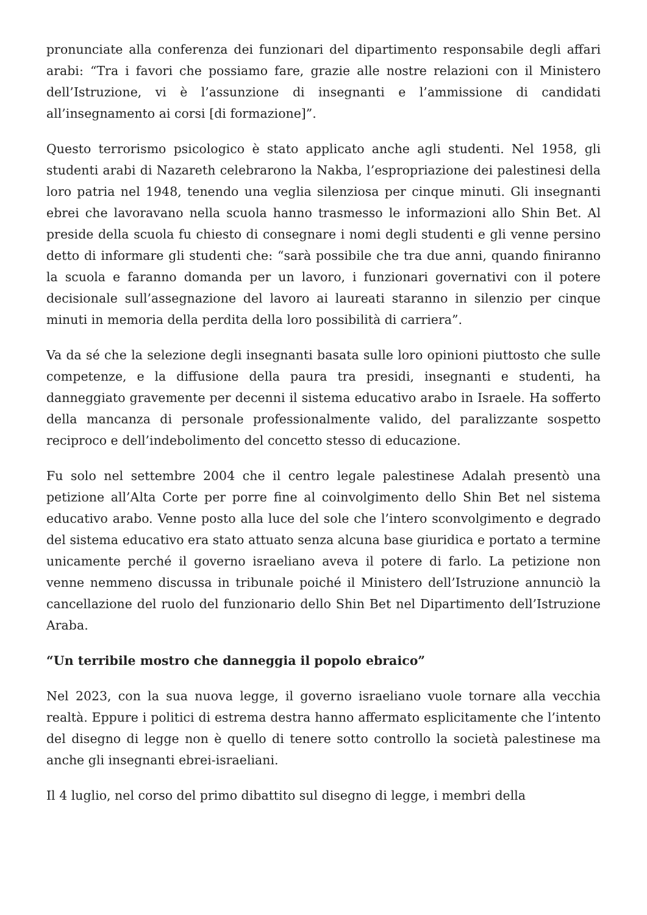pronunciate alla conferenza dei funzionari del dipartimento responsabile degli affari arabi: “Tra i favori che possiamo fare, grazie alle nostre relazioni con il Ministero dell’Istruzione, vi è l’assunzione di insegnanti e l’ammissione di candidati all’insegnamento ai corsi [di formazione]”.
Questo terrorismo psicologico è stato applicato anche agli studenti. Nel 1958, gli studenti arabi di Nazareth celebrarono la Nakba, l’espropriazione dei palestinesi della loro patria nel 1948, tenendo una veglia silenziosa per cinque minuti. Gli insegnanti ebrei che lavoravano nella scuola hanno trasmesso le informazioni allo Shin Bet. Al preside della scuola fu chiesto di consegnare i nomi degli studenti e gli venne persino detto di informare gli studenti che: “sarà possibile che tra due anni, quando finiranno la scuola e faranno domanda per un lavoro, i funzionari governativi con il potere decisionale sull’assegnazione del lavoro ai laureati staranno in silenzio per cinque minuti in memoria della perdita della loro possibilità di carriera”.
Va da sé che la selezione degli insegnanti basata sulle loro opinioni piuttosto che sulle competenze, e la diffusione della paura tra presidi, insegnanti e studenti, ha danneggiato gravemente per decenni il sistema educativo arabo in Israele. Ha sofferto della mancanza di personale professionalmente valido, del paralizzante sospetto reciproco e dell’indebolimento del concetto stesso di educazione.
Fu solo nel settembre 2004 che il centro legale palestinese Adalah presentò una petizione all’Alta Corte per porre fine al coinvolgimento dello Shin Bet nel sistema educativo arabo. Venne posto alla luce del sole che l’intero sconvolgimento e degrado del sistema educativo era stato attuato senza alcuna base giuridica e portato a termine unicamente perché il governo israeliano aveva il potere di farlo. La petizione non venne nemmeno discussa in tribunale poiché il Ministero dell’Istruzione annunciò la cancellazione del ruolo del funzionario dello Shin Bet nel Dipartimento dell’Istruzione Araba.
“Un terribile mostro che danneggia il popolo ebraico”
Nel 2023, con la sua nuova legge, il governo israeliano vuole tornare alla vecchia realtà. Eppure i politici di estrema destra hanno affermato esplicitamente che l’intento del disegno di legge non è quello di tenere sotto controllo la società palestinese ma anche gli insegnanti ebrei-israeliani.
Il 4 luglio, nel corso del primo dibattito sul disegno di legge, i membri della